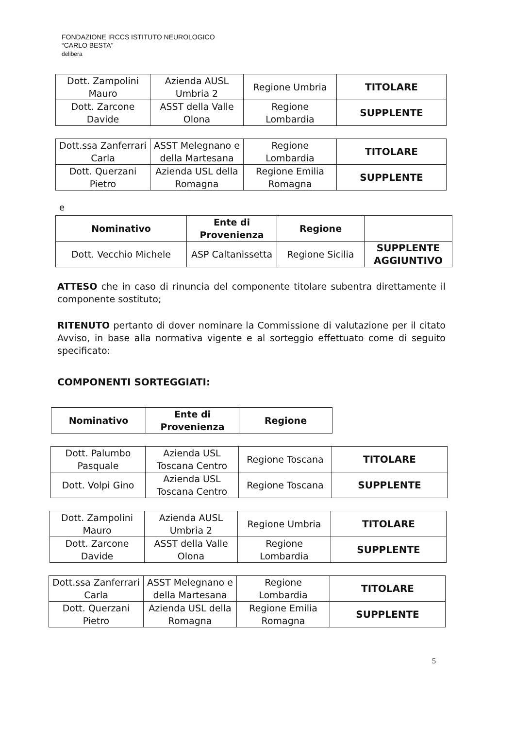FONDAZIONE IRCCS ISTITUTO NEUROLOGICO
“CARLO BESTA”
delibera
| Dott. Zampolini Mauro | Azienda AUSL Umbria 2 | Regione Umbria | TITOLARE |
| Dott. Zarcone Davide | ASST della Valle Olona | Regione Lombardia | SUPPLENTE |
| Dott.ssa Zanferrari Carla | ASST Melegnano e della Martesana | Regione Lombardia | TITOLARE |
| Dott. Querzani Pietro | Azienda USL della Romagna | Regione Emilia Romagna | SUPPLENTE |
e
| Nominativo | Ente di Provenienza | Regione | |
| --- | --- | --- | --- |
| Dott. Vecchio Michele | ASP Caltanissetta | Regione Sicilia | SUPPLENTE AGGIUNTIVO |
ATTESO che in caso di rinuncia del componente titolare subentra direttamente il componente sostituto;
RITENUTO pertanto di dover nominare la Commissione di valutazione per il citato Avviso, in base alla normativa vigente e al sorteggio effettuato come di seguito specificato:
COMPONENTI SORTEGGIATI:
| Nominativo | Ente di Provenienza | Regione |
| --- | --- | --- |
| Dott. Palumbo Pasquale | Azienda USL Toscana Centro | Regione Toscana | TITOLARE |
| Dott. Volpi Gino | Azienda USL Toscana Centro | Regione Toscana | SUPPLENTE |
| Dott. Zampolini Mauro | Azienda AUSL Umbria 2 | Regione Umbria | TITOLARE |
| Dott. Zarcone Davide | ASST della Valle Olona | Regione Lombardia | SUPPLENTE |
| Dott.ssa Zanferrari Carla | ASST Melegnano e della Martesana | Regione Lombardia | TITOLARE |
| Dott. Querzani Pietro | Azienda USL della Romagna | Regione Emilia Romagna | SUPPLENTE |
5